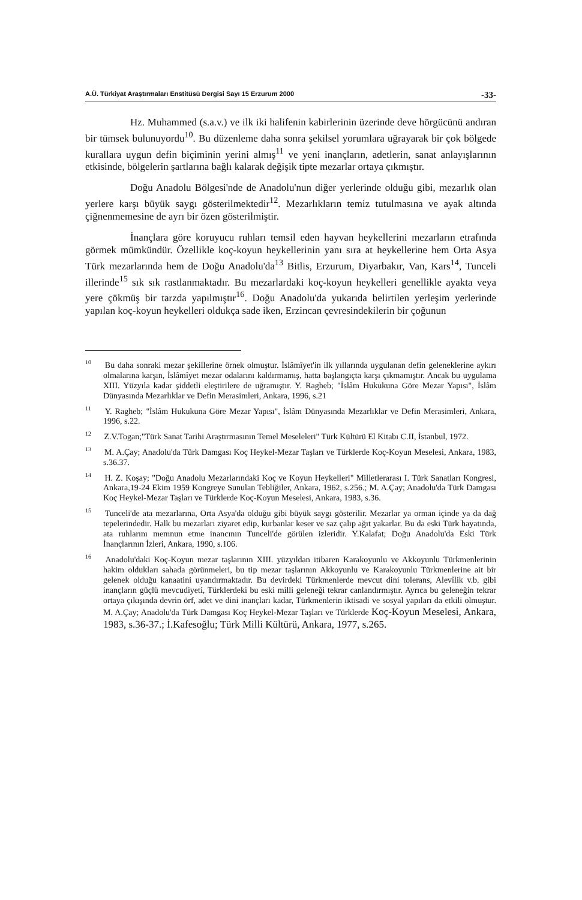A.Ü. Türkiyat Araştırmaları Enstitüsü Dergisi Sayı 15 Erzurum 2000 -33-
Hz. Muhammed (s.a.v.) ve ilk iki halifenin kabirlerinin üzerinde deve hörgücünü andıran bir tümsek bulunuyordu<sup>10</sup>. Bu düzenleme daha sonra şekilsel yorumlara uğrayarak bir çok bölgede kurallara uygun defin biçiminin yerini almış<sup>11</sup> ve yeni inançların, adetlerin, sanat anlayışlarının etkisinde, bölgelerin şartlarına bağlı kalarak değişik tipte mezarlar ortaya çıkmıştır.
Doğu Anadolu Bölgesi'nde de Anadolu'nun diğer yerlerinde olduğu gibi, mezarlık olan yerlere karşı büyük saygı gösterilmektedir<sup>12</sup>. Mezarlıkların temiz tutulmasına ve ayak altında çiğnenmemesine de ayrı bir özen gösterilmiştir.
İnançlara göre koruyucu ruhları temsil eden hayvan heykellerini mezarların etrafında görmek mümkündür. Özellikle koç-koyun heykellerinin yanı sıra at heykellerine hem Orta Asya Türk mezarlarında hem de Doğu Anadolu'da<sup>13</sup> Bitlis, Erzurum, Diyarbakır, Van, Kars<sup>14</sup>, Tunceli illerinde<sup>15</sup> sık sık rastlanmaktadır. Bu mezarlardaki koç-koyun heykelleri genellikle ayakta veya yere çökmüş bir tarzda yapılmıştır<sup>16</sup>. Doğu Anadolu'da yukarıda belirtilen yerleşim yerlerinde yapılan koç-koyun heykelleri oldukça sade iken, Erzincan çevresindekilerin bir çoğunun
<sup>10</sup> Bu daha sonraki mezar şekillerine örnek olmuştur. İslâmîyet'in ilk yıllarında uygulanan defin geleneklerine aykırı olmalarına karşın, İslâmîyet mezar odalarını kaldırmamış, hatta başlangıçta karşı çıkmamıştır. Ancak bu uygulama XIII. Yüzyıla kadar şiddetli eleştirilere de uğramıştır. Y. Ragheb; "İslâm Hukukuna Göre Mezar Yapısı", İslâm Dünyasında Mezarlıklar ve Defin Merasimleri, Ankara, 1996, s.21
<sup>11</sup> Y. Ragheb; "İslâm Hukukuna Göre Mezar Yapısı", İslâm Dünyasında Mezarlıklar ve Defin Merasimleri, Ankara, 1996, s.22.
<sup>12</sup> Z.V.Togan;"Türk Sanat Tarihi Araştırmasının Temel Meseleleri" Türk Kültürü El Kitabı C.II, İstanbul, 1972.
<sup>13</sup> M. A.Çay; Anadolu'da Türk Damgası Koç Heykel-Mezar Taşları ve Türklerde Koç-Koyun Meselesi, Ankara, 1983, s.36.37.
<sup>14</sup> H. Z. Koşay; "Doğu Anadolu Mezarlarındaki Koç ve Koyun Heykelleri" Milletlerarası I. Türk Sanatları Kongresi, Ankara,19-24 Ekim 1959 Kongreye Sunulan Tebliğiler, Ankara, 1962, s.256.; M. A.Çay; Anadolu'da Türk Damgası Koç Heykel-Mezar Taşları ve Türklerde Koç-Koyun Meselesi, Ankara, 1983, s.36.
<sup>15</sup> Tunceli'de ata mezarlarına, Orta Asya'da olduğu gibi büyük saygı gösterilir. Mezarlar ya orman içinde ya da dağ tepelerindedir. Halk bu mezarları ziyaret edip, kurbanlar keser ve saz çalıp ağıt yakarlar. Bu da eski Türk hayatında, ata ruhlarını memnun etme inancının Tunceli'de görülen izleridir. Y.Kalafat; Doğu Anadolu'da Eski Türk İnançlarının İzleri, Ankara, 1990, s.106.
<sup>16</sup> Anadolu'daki Koç-Koyun mezar taşlarının XIII. yüzyıldan itibaren Karakoyunlu ve Akkoyunlu Türkmenlerinin hakim oldukları sahada görünmeleri, bu tip mezar taşlarının Akkoyunlu ve Karakoyunlu Türkmenlerine ait bir gelenek olduğu kanaatini uyandırmaktadır. Bu devirdeki Türkmenlerde mevcut dini tolerans, Alevîlik v.b. gibi inançların güçlü mevcudiyeti, Türklerdeki bu eski milli geleneği tekrar canlandırmıştır. Ayrıca bu geleneğin tekrar ortaya çıkışında devrin örf, adet ve dini inançları kadar, Türkmenlerin iktisadi ve sosyal yapıları da etkili olmuştur. M. A.Çay; Anadolu'da Türk Damgası Koç Heykel-Mezar Taşları ve Türklerde Koç-Koyun Meselesi, Ankara, 1983, s.36-37.; İ.Kafesoğlu; Türk Milli Kültürü, Ankara, 1977, s.265.